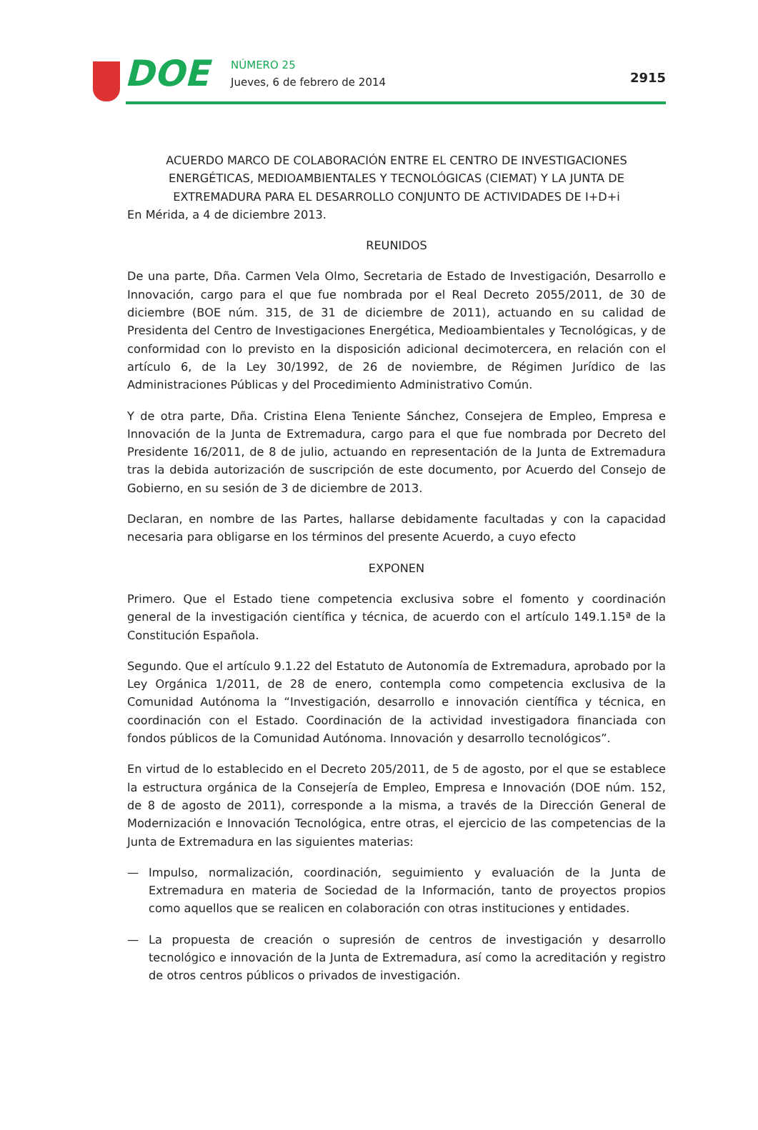DOE NÚMERO 25
Jueves, 6 de febrero de 2014 2915
ACUERDO MARCO DE COLABORACIÓN ENTRE EL CENTRO DE INVESTIGACIONES ENERGÉTICAS, MEDIOAMBIENTALES Y TECNOLÓGICAS (CIEMAT) Y LA JUNTA DE EXTREMADURA PARA EL DESARROLLO CONJUNTO DE ACTIVIDADES DE I+D+i
En Mérida, a 4 de diciembre 2013.
REUNIDOS
De una parte, Dña. Carmen Vela Olmo, Secretaria de Estado de Investigación, Desarrollo e Innovación, cargo para el que fue nombrada por el Real Decreto 2055/2011, de 30 de diciembre (BOE núm. 315, de 31 de diciembre de 2011), actuando en su calidad de Presidenta del Centro de Investigaciones Energética, Medioambientales y Tecnológicas, y de conformidad con lo previsto en la disposición adicional decimotercera, en relación con el artículo 6, de la Ley 30/1992, de 26 de noviembre, de Régimen Jurídico de las Administraciones Públicas y del Procedimiento Administrativo Común.
Y de otra parte, Dña. Cristina Elena Teniente Sánchez, Consejera de Empleo, Empresa e Innovación de la Junta de Extremadura, cargo para el que fue nombrada por Decreto del Presidente 16/2011, de 8 de julio, actuando en representación de la Junta de Extremadura tras la debida autorización de suscripción de este documento, por Acuerdo del Consejo de Gobierno, en su sesión de 3 de diciembre de 2013.
Declaran, en nombre de las Partes, hallarse debidamente facultadas y con la capacidad necesaria para obligarse en los términos del presente Acuerdo, a cuyo efecto
EXPONEN
Primero. Que el Estado tiene competencia exclusiva sobre el fomento y coordinación general de la investigación científica y técnica, de acuerdo con el artículo 149.1.15ª de la Constitución Española.
Segundo. Que el artículo 9.1.22 del Estatuto de Autonomía de Extremadura, aprobado por la Ley Orgánica 1/2011, de 28 de enero, contempla como competencia exclusiva de la Comunidad Autónoma la “Investigación, desarrollo e innovación científica y técnica, en coordinación con el Estado. Coordinación de la actividad investigadora financiada con fondos públicos de la Comunidad Autónoma. Innovación y desarrollo tecnológicos”.
En virtud de lo establecido en el Decreto 205/2011, de 5 de agosto, por el que se establece la estructura orgánica de la Consejería de Empleo, Empresa e Innovación (DOE núm. 152, de 8 de agosto de 2011), corresponde a la misma, a través de la Dirección General de Modernización e Innovación Tecnológica, entre otras, el ejercicio de las competencias de la Junta de Extremadura en las siguientes materias:
— Impulso, normalización, coordinación, seguimiento y evaluación de la Junta de Extremadura en materia de Sociedad de la Información, tanto de proyectos propios como aquellos que se realicen en colaboración con otras instituciones y entidades.
— La propuesta de creación o supresión de centros de investigación y desarrollo tecnológico e innovación de la Junta de Extremadura, así como la acreditación y registro de otros centros públicos o privados de investigación.